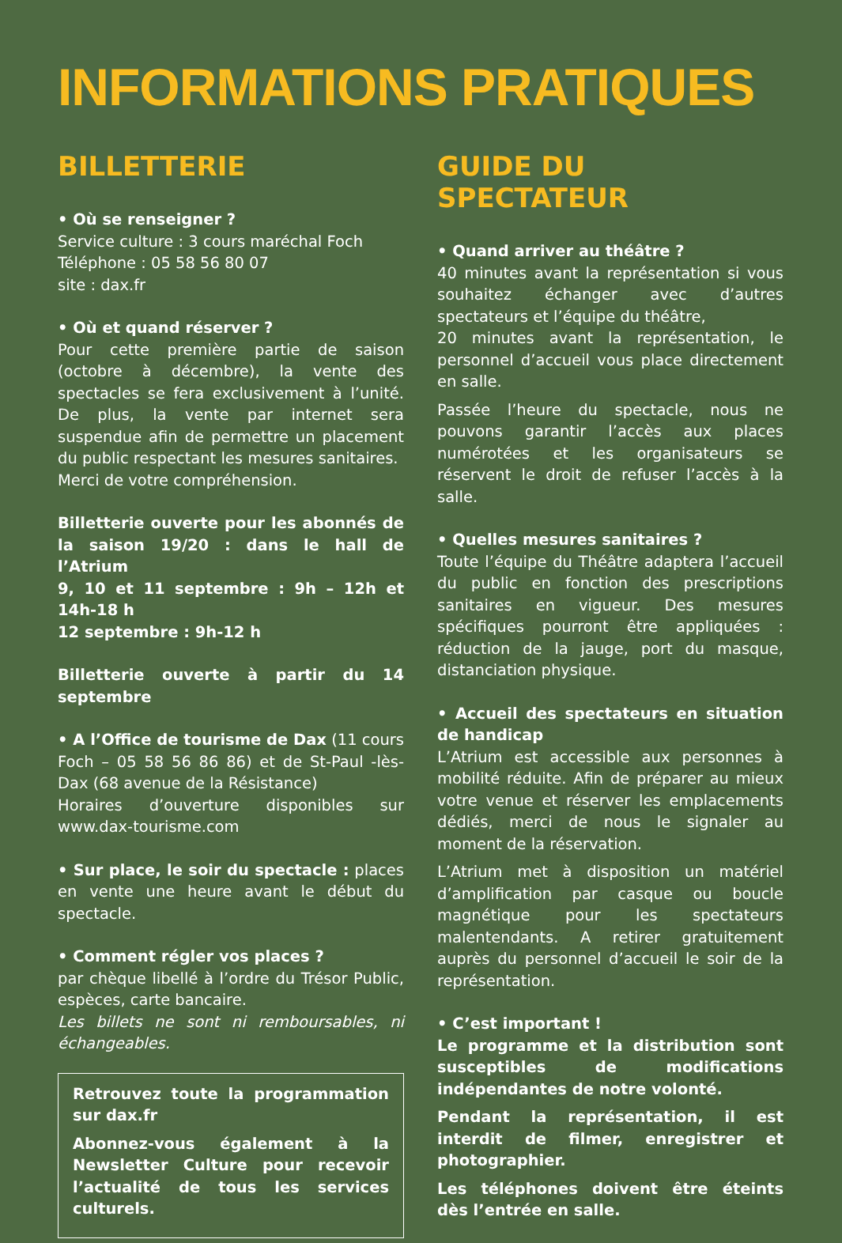INFORMATIONS PRATIQUES
BILLETTERIE
• Où se renseigner ?
Service culture : 3 cours maréchal Foch
Téléphone : 05 58 56 80 07
site : dax.fr
• Où et quand réserver ?
Pour cette première partie de saison (octobre à décembre), la vente des spectacles se fera exclusivement à l’unité. De plus, la vente par internet sera suspendue afin de permettre un placement du public respectant les mesures sanitaires.
Merci de votre compréhension.
Billetterie ouverte pour les abonnés de la saison 19/20 : dans le hall de l’Atrium
9, 10 et 11 septembre : 9h – 12h et 14h-18 h
12 septembre : 9h-12 h
Billetterie ouverte à partir du 14 septembre
• A l’Office de tourisme de Dax (11 cours Foch – 05 58 56 86 86) et de St-Paul -lès-Dax (68 avenue de la Résistance)
Horaires d’ouverture disponibles sur www.dax-tourisme.com
• Sur place, le soir du spectacle : places en vente une heure avant le début du spectacle.
• Comment régler vos places ?
par chèque libellé à l’ordre du Trésor Public, espèces, carte bancaire.
Les billets ne sont ni remboursables, ni échangeables.
Retrouvez toute la programmation sur dax.fr
Abonnez-vous également à la Newsletter Culture pour recevoir l’actualité de tous les services culturels.
GUIDE DU SPECTATEUR
• Quand arriver au théâtre ?
40 minutes avant la représentation si vous souhaitez échanger avec d’autres spectateurs et l’équipe du théâtre,
20 minutes avant la représentation, le personnel d’accueil vous place directement en salle.
Passée l’heure du spectacle, nous ne pouvons garantir l’accès aux places numérotées et les organisateurs se réservent le droit de refuser l’accès à la salle.
• Quelles mesures sanitaires ?
Toute l’équipe du Théâtre adaptera l’accueil du public en fonction des prescriptions sanitaires en vigueur. Des mesures spécifiques pourront être appliquées : réduction de la jauge, port du masque, distanciation physique.
• Accueil des spectateurs en situation de handicap
L’Atrium est accessible aux personnes à mobilité réduite. Afin de préparer au mieux votre venue et réserver les emplacements dédiés, merci de nous le signaler au moment de la réservation.
L’Atrium met à disposition un matériel d’amplification par casque ou boucle magnétique pour les spectateurs malentendants. A retirer gratuitement auprès du personnel d’accueil le soir de la représentation.
• C’est important !
Le programme et la distribution sont susceptibles de modifications indépendantes de notre volonté.
Pendant la représentation, il est interdit de filmer, enregistrer et photographier.
Les téléphones doivent être éteints dès l’entrée en salle.